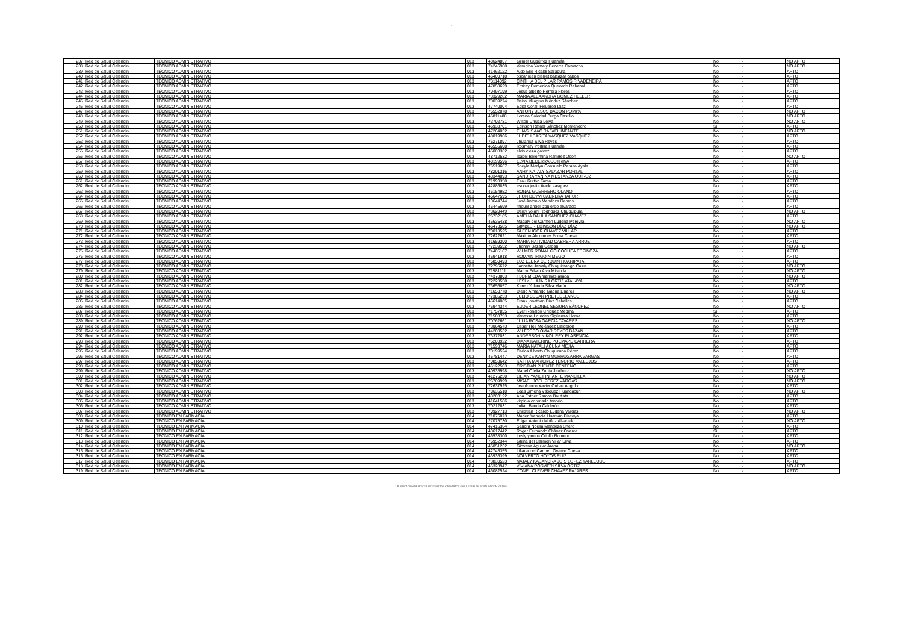*
| 237 | Red de Salud Celendin | TÉCNICO ADMINISTRATIVO | 013 | 48624867 | Gilmer Gutiérrez Huamán | No | - | NO APTO |
| 238 | Red de Salud Celendin | TÉCNICO ADMINISTRATIVO | 013 | 74246908 | Verónica Yamaly Becerra Camacho | No | - | NO APTO |
| 239 | Red de Salud Celendin | TÉCNICO ADMINISTRATIVO | 013 | 41462122 | Aldo Elio Ricaldi Sarapura | No | - | APTO |
| 240 | Red de Salud Celendin | TÉCNICO ADMINISTRATIVO | 013 | 46400718 | oscar jean pierret balcazar cabos | No | - | APTO |
| 241 | Red de Salud Celendin | TÉCNICO ADMINISTRATIVO | 013 | 73114092 | CINTHIA DEL PILAR RAMOS RIVADENEIRA | No | - | APTO |
| 242 | Red de Salud Celendin | TÉCNICO ADMINISTRATIVO | 013 | 47850629 | Emirey Domenica Quevedo Rabanal | No | - | APTO |
| 243 | Red de Salud Celendin | TÉCNICO ADMINISTRATIVO | 013 | 70497199 | Jesus alberto Herrera Flores | No | - | APTO |
| 244 | Red de Salud Celendin | TÉCNICO ADMINISTRATIVO | 013 | 73329282 | MARIA ALEXANDRA GOMEZ HELLER | No | - | APTO |
| 245 | Red de Salud Celendin | TÉCNICO ADMINISTRATIVO | 013 | 70039274 | Deisy Milagros Méndez Sánchez | No | - | APTO |
| 246 | Red de Salud Celendin | TÉCNICO ADMINISTRATIVO | 013 | 47740004 | Edita Corali Figueroa Diaz | No | - | APTO |
| 247 | Red de Salud Celendin | TÉCNICO ADMINISTRATIVO | 013 | 75552078 | ANTONY JESUS BACON POMPA | No | - | NO APTO |
| 248 | Red de Salud Celendin | TÉCNICO ADMINISTRATIVO | 013 | 45811488 | Lorena Soledad Burga Castillo | No | - | NO APTO |
| 249 | Red de Salud Celendin | TÉCNICO ADMINISTRATIVO | 013 | 73702781 | Wilton Urrutia Leiva | No | - | NO APTO |
| 250 | Red de Salud Celendin | TÉCNICO ADMINISTRATIVO | 013 | 45938701 | Edinson Rafael Sánchez Montenegro | Si | - | APTO |
| 251 | Red de Salud Celendin | TÉCNICO ADMINISTRATIVO | 013 | 47264032 | ELIAS ISAAC RAFAEL INFANTE | No | - | NO APTO |
| 252 | Red de Salud Celendin | TÉCNICO ADMINISTRATIVO | 013 | 48019906 | JUDITH SARITA VÁSQUEZ VÁSQUEZ | No | - | APTO |
| 253 | Red de Salud Celendin | TÉCNICO ADMINISTRATIVO | 013 | 76271897 | Jhularica Silva Reyes | No | - | APTO |
| 254 | Red de Salud Celendin | TÉCNICO ADMINISTRATIVO | 013 | 45555608 | Rosmery Portilla Huamán | No | - | APTO |
| 255 | Red de Salud Celendin | TÉCNICO ADMINISTRATIVO | 013 | 45003362 | elvis cieza galvez | No | - | APTO |
| 256 | Red de Salud Celendin | TÉCNICO ADMINISTRATIVO | 013 | 48712532 | Isabel Belermina Ramirez Ocón | No | - | NO APTO |
| 257 | Red de Salud Celendin | TÉCNICO ADMINISTRATIVO | 013 | 48199596 | ELVIA BECERRA COTRINA | No | - | APTO |
| 258 | Red de Salud Celendin | TÉCNICO ADMINISTRATIVO | 013 | 76519667 | Sheyla Merlyn Consuelo Peralta Ayala | No | - | APTO |
| 259 | Red de Salud Celendin | TÉCNICO ADMINISTRATIVO | 013 | 78201316 | ANHY NATALY SALAZAR PORTAL | No | - | APTO |
| 260 | Red de Salud Celendin | TÉCNICO ADMINISTRATIVO | 013 | 43344093 | SANDRA YANINA MESTANZA QUIROZ | No | - | APTO |
| 261 | Red de Salud Celendin | TÉCNICO ADMINISTRATIVO | 013 | 71993358 | Esau Ruitón Tanta | No | - | APTO |
| 262 | Red de Salud Celendin | TÉCNICO ADMINISTRATIVO | 013 | 42886835 | escoia jovita tirado vasquez | No | - | APTO |
| 263 | Red de Salud Celendin | TÉCNICO ADMINISTRATIVO | 013 | 46154952 | RONAL GUERRERO OLANO | No | - | APTO |
| 264 | Red de Salud Celendin | TÉCNICO ADMINISTRATIVO | 013 | 45647595 | JHON DEYVI CABRERA TAFUR | No | - | APTO |
| 265 | Red de Salud Celendin | TÉCNICO ADMINISTRATIVO | 013 | 10644744 | José Antonio Mendoza Ramos | No | - | APTO |
| 266 | Red de Salud Celendin | TÉCNICO ADMINISTRATIVO | 013 | 46445699 | miguel angel izquierdo alvarado | No | - | APTO |
| 267 | Red de Salud Celendin | TÉCNICO ADMINISTRATIVO | 013 | 73620449 | Deicy yojani Rodriguez Chuquipura | No | - | NO APTO |
| 268 | Red de Salud Celendin | TÉCNICO ADMINISTRATIVO | 013 | 26732185 | AMELIA DALILA SANCHEZ CHAVEZ | No | - | APTO |
| 269 | Red de Salud Celendin | TÉCNICO ADMINISTRATIVO | 013 | 46635438 | Magaly del Carmen Ludeña Pereyra | No | - | NO APTO |
| 270 | Red de Salud Celendin | TÉCNICO ADMINISTRATIVO | 013 | 46473585 | GIMBLER EDINSON DÍAZ DÍAZ | No | - | NO APTO |
| 271 | Red de Salud Celendin | TÉCNICO ADMINISTRATIVO | 013 | 70018525 | GLEEN IGOR CHÁVEZ VILLAR | No | - | APTO |
| 272 | Red de Salud Celendin | TÉCNICO ADMINISTRATIVO | 013 | 72622621 | Máximo Alexander Poma Cueva | No | - | APTO |
| 273 | Red de Salud Celendin | TÉCNICO ADMINISTRATIVO | 013 | 41659300 | MARIA NATIVIDAD CABRERA ARRUE | No | - | APTO |
| 274 | Red de Salud Celendin | TÉCNICO ADMINISTRATIVO | 013 | 77239552 | Jhonny Bazan Cerdan | No | - | NO APTO |
| 275 | Red de Salud Celendin | TÉCNICO ADMINISTRATIVO | 013 | 74405167 | WILMER RONAL GOICOCHEA ESPINOZA | No | - | APTO |
| 276 | Red de Salud Celendin | TÉCNICO ADMINISTRATIVO | 013 | 46941918 | ROMAIN IRIGOIN MEGO | No | - | APTO |
| 277 | Red de Salud Celendin | TÉCNICO ADMINISTRATIVO | 013 | 75850493 | LUZ ELENA CERQUIN HUARIPATA | No | - | APTO |
| 278 | Red de Salud Celendin | TÉCNICO ADMINISTRATIVO | 013 | 72796672 | Jannette Jamaly Chuquimango Calua | No | - | NO APTO |
| 279 | Red de Salud Celendin | TÉCNICO ADMINISTRATIVO | 013 | 71981111 | Marco Edwin Alva Miranda | No | - | NO APTO |
| 280 | Red de Salud Celendin | TÉCNICO ADMINISTRATIVO | 013 | 74378803 | FLORMILDA mariñas aliaga | No | - | NO APTO |
| 281 | Red de Salud Celendin | TÉCNICO ADMINISTRATIVO | 013 | 72228558 | LESLY JHAJAIRA ORTIZ ATALAYA | No | - | APTO |
| 282 | Red de Salud Celendin | TÉCNICO ADMINISTRATIVO | 013 | 73656857 | Karen Yolanda Silva Marín | No | - | NO APTO |
| 283 | Red de Salud Celendin | TÉCNICO ADMINISTRATIVO | 013 | 71653778 | Diego Armando Gaona Linares | No | - | NO APTO |
| 284 | Red de Salud Celendin | TÉCNICO ADMINISTRATIVO | 013 | 77385253 | JULIO CESAR PRETEL LLANOS | No | - | APTO |
| 285 | Red de Salud Celendin | TÉCNICO ADMINISTRATIVO | 013 | 46614065 | Frank jonathan Diaz Cabellos | No | - | APTO |
| 286 | Red de Salud Celendin | TÉCNICO ADMINISTRATIVO | 013 | 76944344 | EUDER LEONEL SEGURA SÁNCHEZ | No | - | NO APTO |
| 287 | Red de Salud Celendin | TÉCNICO ADMINISTRATIVO | 013 | 71757855 | Ever Ronaldo Chiquez Medina | Si | - | APTO |
| 288 | Red de Salud Celendin | TÉCNICO ADMINISTRATIVO | 013 | 71508753 | Vanessa Lourdes Sigüenza Horna | No | - | APTO |
| 289 | Red de Salud Celendin | TÉCNICO ADMINISTRATIVO | 013 | 70762661 | JULIA ROSA GARCIA TAVARES | No | - | NO APTO |
| 290 | Red de Salud Celendin | TÉCNICO ADMINISTRATIVO | 013 | 73064573 | César Helí Meléndez Calderón | No | - | APTO |
| 291 | Red de Salud Celendin | TÉCNICO ADMINISTRATIVO | 013 | 44200532 | WILFREDO OMAR REYES BAZAN | No | - | APTO |
| 292 | Red de Salud Celendin | TÉCNICO ADMINISTRATIVO | 013 | 73372031 | ANDERSON NIKOL REY PLASENCIA | No | - | APTO |
| 293 | Red de Salud Celendin | TÉCNICO ADMINISTRATIVO | 013 | 75208922 | DIANA KATERINE POEMAPE CARRERA | No | - | APTO |
| 294 | Red de Salud Celendin | TÉCNICO ADMINISTRATIVO | 013 | 71593746 | MARIA NATALI ACUÑA MEJIA | No | - | APTO |
| 295 | Red de Salud Celendin | TÉCNICO ADMINISTRATIVO | 013 | 70199524 | Carlos Alberto Chuquiruna Pérez | No | - | APTO |
| 296 | Red de Salud Celendin | TÉCNICO ADMINISTRATIVO | 013 | 45781447 | DENYCE KARYN MURRUGARRA VARGAS | No | - | APTO |
| 297 | Red de Salud Celendin | TÉCNICO ADMINISTRATIVO | 013 | 70853642 | KATTIA MARICRUZ TENORIO VALLEJOS | No | - | APTO |
| 298 | Red de Salud Celendin | TÉCNICO ADMINISTRATIVO | 013 | 46122503 | CRISTIAN PUENTE CENTENO | No | - | APTO |
| 299 | Red de Salud Celendin | TÉCNICO ADMINISTRATIVO | 013 | 40935998 | Mabel Ofelia Zurita Jiménez | No | - | NO APTO |
| 300 | Red de Salud Celendin | TÉCNICO ADMINISTRATIVO | 013 | 41276250 | LILIAN YANET INFANTE MANCILLA | No | - | NO APTO |
| 301 | Red de Salud Celendin | TÉCNICO ADMINISTRATIVO | 013 | 26709999 | MISAEL JOEL PÉREZ VARGAS | No | - | NO APTO |
| 302 | Red de Salud Celendin | TÉCNICO ADMINISTRATIVO | 013 | 72637525 | Jeanfranco Xavier Cubas Angulo | No | - | APTO |
| 303 | Red de Salud Celendin | TÉCNICO ADMINISTRATIVO | 013 | 78635518 | Leaa Jimena Vásquez Huancacuri | No | - | NO APTO |
| 304 | Red de Salud Celendin | TÉCNICO ADMINISTRATIVO | 013 | 43203122 | Ana Esther Ramos Bautista | No | - | APTO |
| 305 | Red de Salud Celendin | TÉCNICO ADMINISTRATIVO | 013 | 41641586 | virginia coronado tenorio | No | - | APTO |
| 306 | Red de Salud Celendin | TÉCNICO ADMINISTRATIVO | 013 | 70212831 | Julián Banda Calderón | No | - | APTO |
| 307 | Red de Salud Celendin | TÉCNICO ADMINISTRATIVO | 013 | 70927713 | Christian Ricardo Ludeña Vargas | No | - | NO APTO |
| 308 | Red de Salud Celendin | TECNICO EN FARMACIA | 014 | 71076073 | Marlen Venecia Huamán Piscoya | No | - | APTO |
| 309 | Red de Salud Celendin | TECNICO EN FARMACIA | 014 | 27075730 | Edgar Antonio Muñoz Alvarado | No | - | NO APTO |
| 310 | Red de Salud Celendin | TECNICO EN FARMACIA | 014 | 47416364 | Sandra Noelia Mendoza Chero | No | - | APTO |
| 311 | Red de Salud Celendin | TECNICO EN FARMACIA | 014 | 43617442 | Roger Fernando Chávez Oyarce | Si | - | APTO |
| 312 | Red de Salud Celendin | TECNICO EN FARMACIA | 014 | 46538300 | Lesly yanina Criollo Romero | No | - | APTO |
| 313 | Red de Salud Celendin | TECNICO EN FARMACIA | 014 | 76952344 | Ghina del Carmen Villar Silva | No | - | APTO |
| 314 | Red de Salud Celendin | TECNICO EN FARMACIA | 014 | 45051232 | Giovana Aguilar Arana | No | - | NO APTO |
| 315 | Red de Salud Celendin | TECNICO EN FARMACIA | 014 | 42745355 | Liliana del Carmen Oyarce Cueva | No | - | APTO |
| 316 | Red de Salud Celendin | TECNICO EN FARMACIA | 014 | 43936399 | NOLVERTO HOYOS RUIZ | No | - | APTO |
| 317 | Red de Salud Celendin | TECNICO EN FARMACIA | 014 | 73830523 | NATALY KASANDRA JOIS LOPEZ YARLEQUE | No | - | APTO |
| 318 | Red de Salud Celendin | TECNICO EN FARMACIA | 014 | 45328947 | VIVIANA ROSMERI SILVA ORTIZ | No | - | NO APTO |
| 319 | Red de Salud Celendin | TECNICO EN FARMACIA | 014 | 46082524 | YONEL CLEIVER CHAVEZ PAJARES | No | - | APTO |
1 PUBLICACION DE POSTULANTES APTOS Y NO APTOS EN LA ETAPA DE POSTULACION VIRTUAL